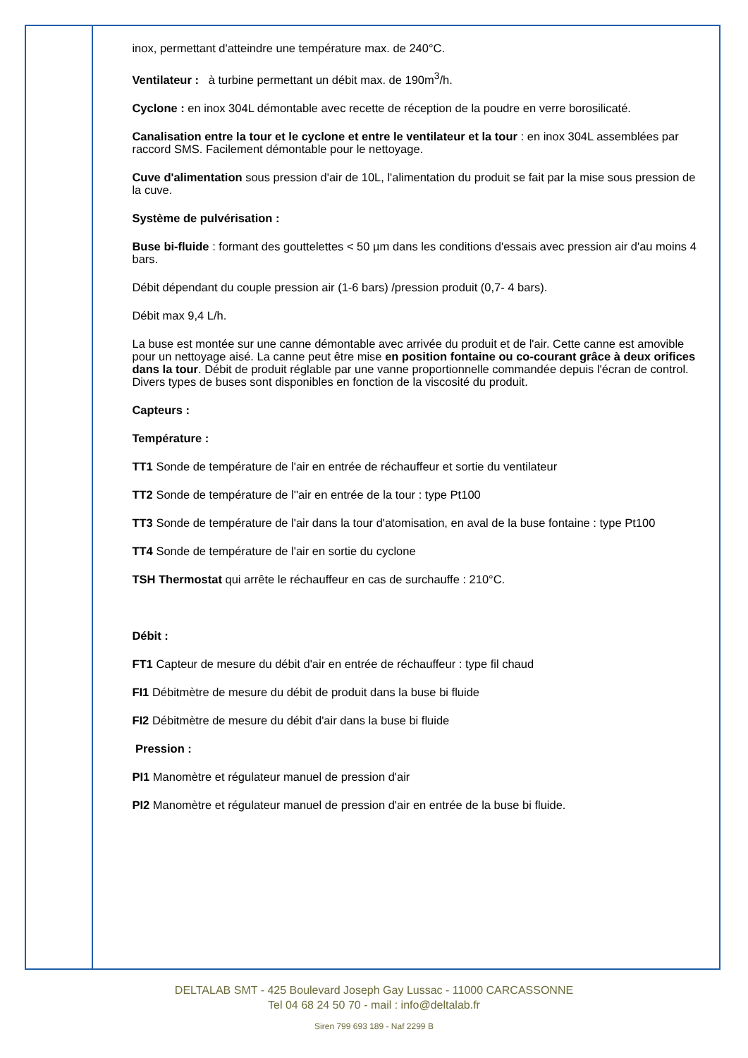inox, permettant d'atteindre une température max. de 240°C.
Ventilateur : à turbine permettant un débit max. de 190m<sup>3</sup>/h.
Cyclone : en inox 304L démontable avec recette de réception de la poudre en verre borosilicaté.
Canalisation entre la tour et le cyclone et entre le ventilateur et la tour : en inox 304L assemblées par raccord SMS. Facilement démontable pour le nettoyage.
Cuve d'alimentation sous pression d'air de 10L, l'alimentation du produit se fait par la mise sous pression de la cuve.
Système de pulvérisation :
Buse bi-fluide : formant des gouttelettes < 50 µm dans les conditions d'essais avec pression air d'au moins 4 bars.
Débit dépendant du couple pression air (1-6 bars) /pression produit (0,7- 4 bars).
Débit max 9,4 L/h.
La buse est montée sur une canne démontable avec arrivée du produit et de l'air. Cette canne est amovible pour un nettoyage aisé. La canne peut être mise en position fontaine ou co-courant grâce à deux orifices dans la tour. Débit de produit réglable par une vanne proportionnelle commandée depuis l'écran de control. Divers types de buses sont disponibles en fonction de la viscosité du produit.
Capteurs :
Température :
TT1 Sonde de température de l'air en entrée de réchauffeur et sortie du ventilateur
TT2 Sonde de température de l''air en entrée de la tour : type Pt100
TT3 Sonde de température de l'air dans la tour d'atomisation, en aval de la buse fontaine : type Pt100
TT4 Sonde de température de l'air en sortie du cyclone
TSH Thermostat qui arrête le réchauffeur en cas de surchauffe : 210°C.
Débit :
FT1 Capteur de mesure du débit d'air en entrée de réchauffeur : type fil chaud
FI1 Débitmètre de mesure du débit de produit dans la buse bi fluide
FI2 Débitmètre de mesure du débit d'air dans la buse bi fluide
Pression :
PI1 Manomètre et régulateur manuel de pression d'air
PI2 Manomètre et régulateur manuel de pression d'air en entrée de la buse bi fluide.
DELTALAB SMT - 425 Boulevard Joseph Gay Lussac - 11000 CARCASSONNE
Tel 04 68 24 50 70 - mail : info@deltalab.fr
Siren 799 693 189 - Naf 2299 B